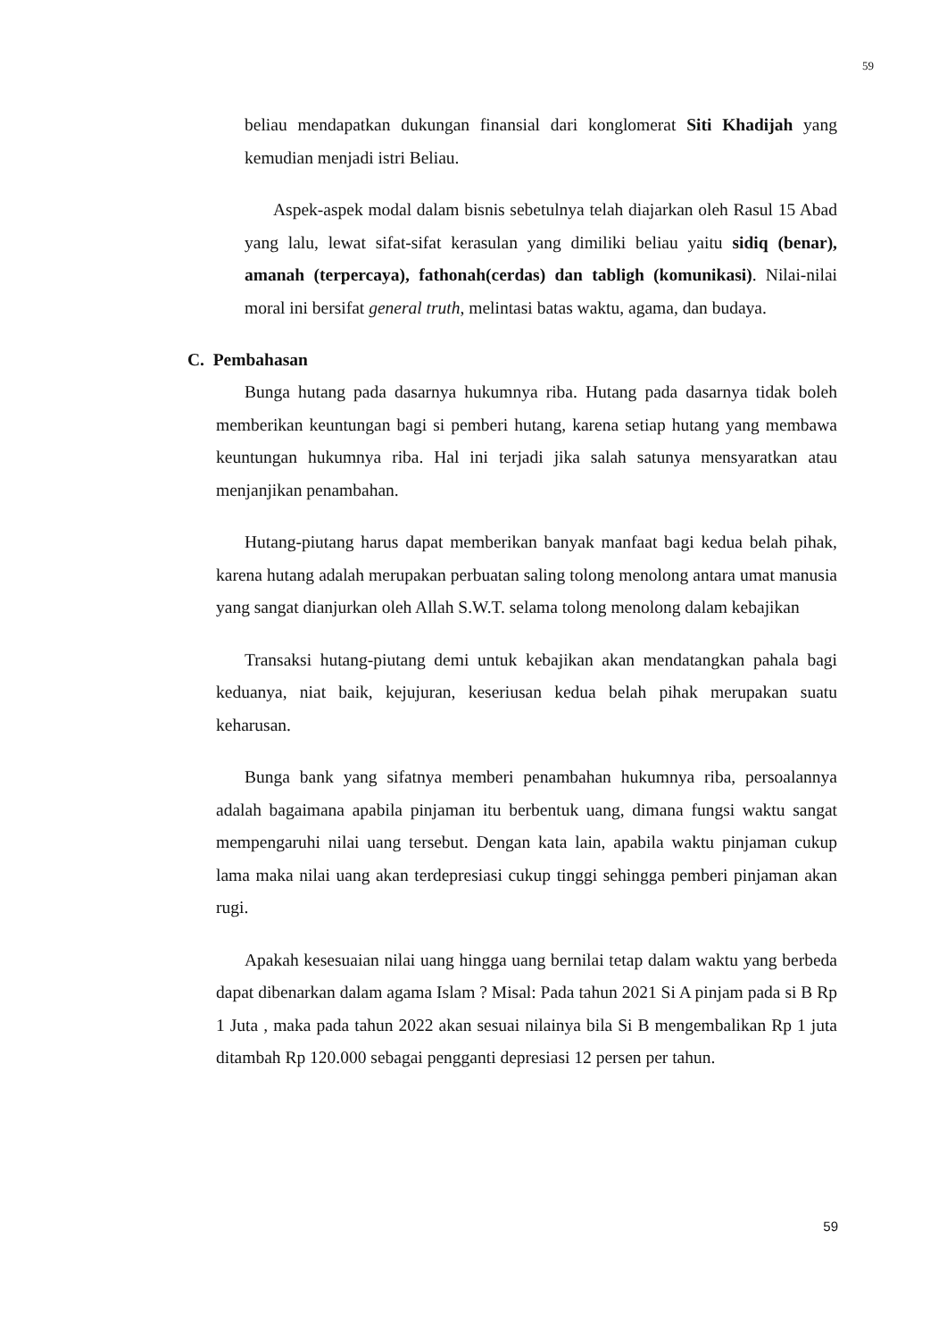59
beliau mendapatkan dukungan finansial dari konglomerat Siti Khadijah yang kemudian menjadi istri Beliau.
Aspek-aspek modal dalam bisnis sebetulnya telah diajarkan oleh Rasul 15 Abad yang lalu, lewat sifat-sifat kerasulan yang dimiliki beliau yaitu sidiq (benar), amanah (terpercaya), fathonah(cerdas) dan tabligh (komunikasi). Nilai-nilai moral ini bersifat general truth, melintasi batas waktu, agama, dan budaya.
C. Pembahasan
Bunga hutang pada dasarnya hukumnya riba. Hutang pada dasarnya tidak boleh memberikan keuntungan bagi si pemberi hutang, karena setiap hutang yang membawa keuntungan hukumnya riba. Hal ini terjadi jika salah satunya mensyaratkan atau menjanjikan penambahan.
Hutang-piutang harus dapat memberikan banyak manfaat bagi kedua belah pihak, karena hutang adalah merupakan perbuatan saling tolong menolong antara umat manusia yang sangat dianjurkan oleh Allah S.W.T. selama tolong menolong dalam kebajikan
Transaksi hutang-piutang demi untuk kebajikan akan mendatangkan pahala bagi keduanya, niat baik, kejujuran, keseriusan kedua belah pihak merupakan suatu keharusan.
Bunga bank yang sifatnya memberi penambahan hukumnya riba, persoalannya adalah bagaimana apabila pinjaman itu berbentuk uang, dimana fungsi waktu sangat mempengaruhi nilai uang tersebut. Dengan kata lain, apabila waktu pinjaman cukup lama maka nilai uang akan terdepresiasi cukup tinggi sehingga pemberi pinjaman akan rugi.
Apakah kesesuaian nilai uang hingga uang bernilai tetap dalam waktu yang berbeda dapat dibenarkan dalam agama Islam ? Misal: Pada tahun 2021 Si A pinjam pada si B Rp 1 Juta , maka pada tahun 2022 akan sesuai nilainya bila Si B mengembalikan Rp 1 juta ditambah Rp 120.000 sebagai pengganti depresiasi 12 persen per tahun.
59